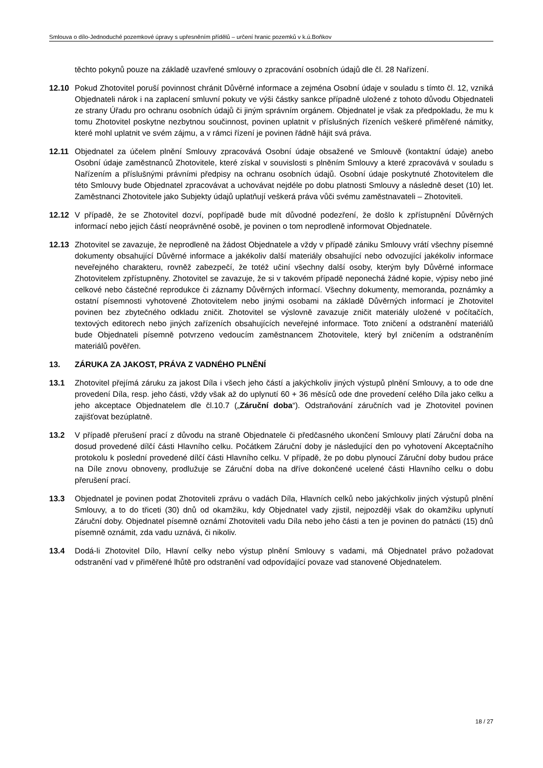Smlouva o dílo-Jednoduché pozemkové úpravy s upřesněním přídělů – určení hranic pozemků v k.ú.Boňkov
těchto pokynů pouze na základě uzavřené smlouvy o zpracování osobních údajů dle čl. 28 Nařízení.
12.10 Pokud Zhotovitel poruší povinnost chránit Důvěrné informace a zejména Osobní údaje v souladu s tímto čl. 12, vzniká Objednateli nárok i na zaplacení smluvní pokuty ve výši částky sankce případně uložené z tohoto důvodu Objednateli ze strany Úřadu pro ochranu osobních údajů či jiným správním orgánem. Objednatel je však za předpokladu, že mu k tomu Zhotovitel poskytne nezbytnou součinnost, povinen uplatnit v příslušných řízeních veškeré přiměřené námitky, které mohl uplatnit ve svém zájmu, a v rámci řízení je povinen řádně hájit svá práva.
12.11 Objednatel za účelem plnění Smlouvy zpracovává Osobní údaje obsažené ve Smlouvě (kontaktní údaje) anebo Osobní údaje zaměstnanců Zhotovitele, které získal v souvislosti s plněním Smlouvy a které zpracovává v souladu s Nařízením a příslušnými právními předpisy na ochranu osobních údajů. Osobní údaje poskytnuté Zhotovitelem dle této Smlouvy bude Objednatel zpracovávat a uchovávat nejdéle po dobu platnosti Smlouvy a následně deset (10) let. Zaměstnanci Zhotovitele jako Subjekty údajů uplatňují veškerá práva vůči svému zaměstnavateli – Zhotoviteli.
12.12 V případě, že se Zhotovitel dozví, popřípadě bude mít důvodné podezření, že došlo k zpřístupnění Důvěrných informací nebo jejich částí neoprávněné osobě, je povinen o tom neprodleně informovat Objednatele.
12.13 Zhotovitel se zavazuje, že neprodleně na žádost Objednatele a vždy v případě zániku Smlouvy vrátí všechny písemné dokumenty obsahující Důvěrné informace a jakékoliv další materiály obsahující nebo odvozující jakékoliv informace neveřejného charakteru, rovněž zabezpečí, že totéž učiní všechny další osoby, kterým byly Důvěrné informace Zhotovitelem zpřístupněny. Zhotovitel se zavazuje, že si v takovém případě neponechá žádné kopie, výpisy nebo jiné celkové nebo částečné reprodukce či záznamy Důvěrných informací. Všechny dokumenty, memoranda, poznámky a ostatní písemnosti vyhotovené Zhotovitelem nebo jinými osobami na základě Důvěrných informací je Zhotovitel povinen bez zbytečného odkladu zničit. Zhotovitel se výslovně zavazuje zničit materiály uložené v počítačích, textových editorech nebo jiných zařízeních obsahujících neveřejné informace. Toto zničení a odstranění materiálů bude Objednateli písemně potvrzeno vedoucím zaměstnancem Zhotovitele, který byl zničením a odstraněním materiálů pověřen.
13. ZÁRUKA ZA JAKOST, PRÁVA Z VADNÉHO PLNĚNÍ
13.1 Zhotovitel přejímá záruku za jakost Díla i všech jeho částí a jakýchkoliv jiných výstupů plnění Smlouvy, a to ode dne provedení Díla, resp. jeho části, vždy však až do uplynutí 60 + 36 měsíců ode dne provedení celého Díla jako celku a jeho akceptace Objednatelem dle čl.10.7 („Záruční doba“). Odstraňování záručních vad je Zhotovitel povinen zajišťovat bezúplatně.
13.2 V případě přerušení prací z důvodu na straně Objednatele či předčasného ukončení Smlouvy platí Záruční doba na dosud provedené dílčí části Hlavního celku. Počátkem Záruční doby je následující den po vyhotovení Akceptačního protokolu k poslední provedené dílčí části Hlavního celku. V případě, že po dobu plynoucí Záruční doby budou práce na Díle znovu obnoveny, prodlužuje se Záruční doba na dříve dokončené ucelené části Hlavního celku o dobu přerušení prací.
13.3 Objednatel je povinen podat Zhotoviteli zprávu o vadách Díla, Hlavních celků nebo jakýchkoliv jiných výstupů plnění Smlouvy, a to do třiceti (30) dnů od okamžiku, kdy Objednatel vady zjistil, nejpozději však do okamžiku uplynutí Záruční doby. Objednatel písemně oznámí Zhotoviteli vadu Díla nebo jeho části a ten je povinen do patnácti (15) dnů písemně oznámit, zda vadu uznává, či nikoliv.
13.4 Dodá-li Zhotovitel Dílo, Hlavní celky nebo výstup plnění Smlouvy s vadami, má Objednatel právo požadovat odstranění vad v přiměřené lhůtě pro odstranění vad odpovídající povaze vad stanovené Objednatelem.
18 / 27